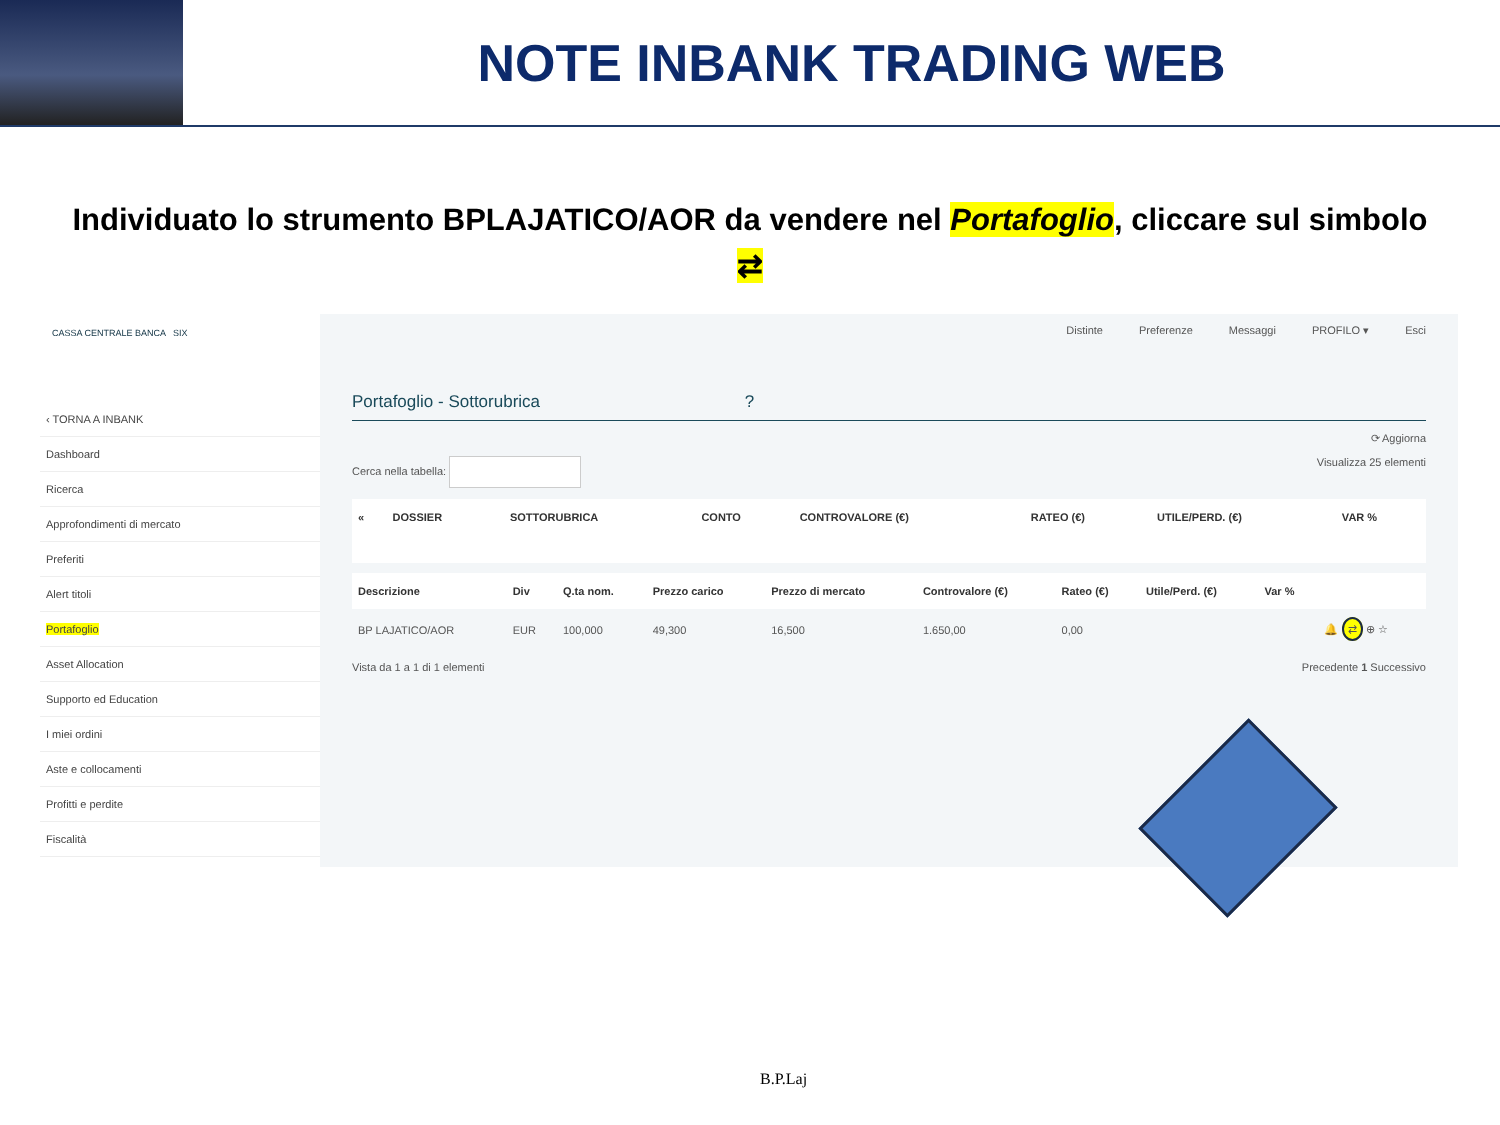NOTE INBANK TRADING WEB
Individuato lo strumento BPLAJATICO/AOR da vendere nel Portafoglio, cliccare sul simbolo ⇄
CASSA CENTRALE BANCA SIX
‹ TORNA A INBANK
Dashboard
Ricerca
Approfondimenti di mercato
Preferiti
Alert titoli
Portafoglio
Asset Allocation
Supporto ed Education
I miei ordini
Aste e collocamenti
Profitti e perdite
Fiscalità
Distinte Preferenze Messaggi PROFILO ▾ Esci
Portafoglio - Sottorubrica ?
⟳ Aggiorna
Cerca nella tabella: Visualizza 25 elementi
| « | DOSSIER | SOTTORUBRICA | CONTO | CONTROVALORE (€) | RATEO (€) | UTILE/PERD. (€) | VAR % |
| --- | --- | --- | --- | --- | --- | --- | --- |
| Descrizione | Div | Q.ta nom. | Prezzo carico | Prezzo di mercato | Controvalore (€) | Rateo (€) | Utile/Perd. (€) | Var % | |
| --- | --- | --- | --- | --- | --- | --- | --- | --- | --- |
| BP LAJATICO/AOR | EUR | 100,000 | 49,300 | 16,500 | 1.650,00 | 0,00 | | | 🔔 ⇄ ⊕ ☆ |
Vista da 1 a 1 di 1 elementi Precedente 1 Successivo
B.P.Laj